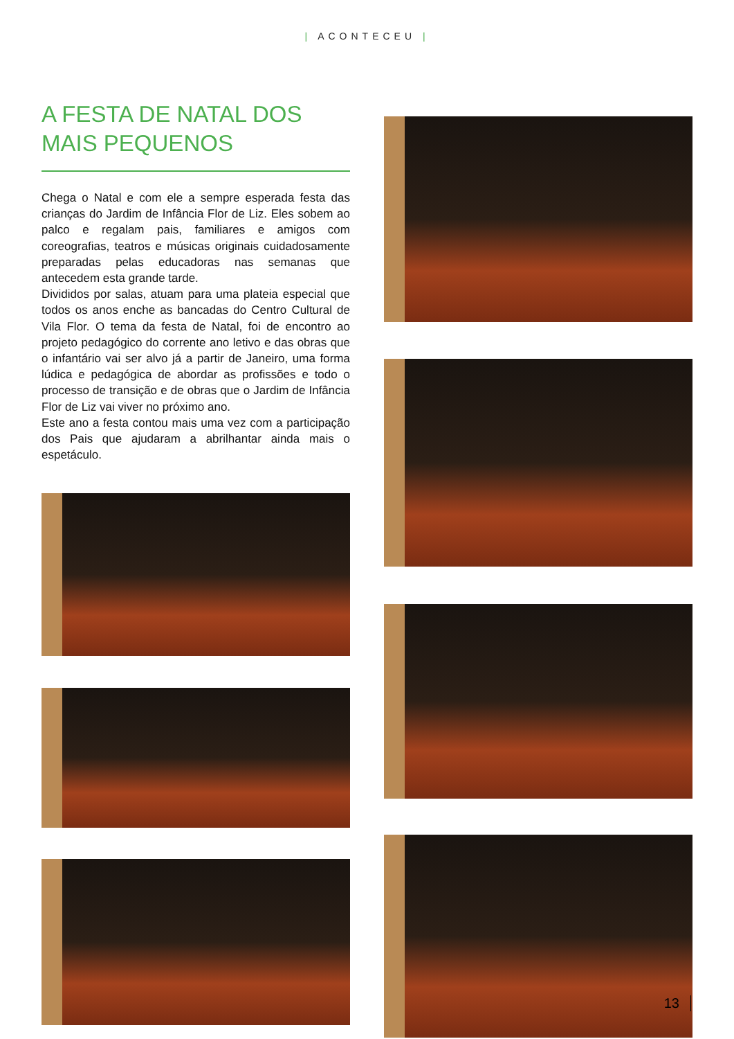| ACONTECEU |
A FESTA DE NATAL DOS MAIS PEQUENOS
Chega o Natal e com ele a sempre esperada festa das crianças do Jardim de Infância Flor de Liz. Eles sobem ao palco e regalam pais, familiares e amigos com coreografias, teatros e músicas originais cuidadosamente preparadas pelas educadoras nas semanas que antecedem esta grande tarde.
Divididos por salas, atuam para uma plateia especial que todos os anos enche as bancadas do Centro Cultural de Vila Flor. O tema da festa de Natal, foi de encontro ao projeto pedagógico do corrente ano letivo e das obras que o infantário vai ser alvo já a partir de Janeiro, uma forma lúdica e pedagógica de abordar as profissões e todo o processo de transição e de obras que o Jardim de Infância Flor de Liz vai viver no próximo ano.
Este ano a festa contou mais uma vez com a participação dos Pais que ajudaram a abrilhantar ainda mais o espetáculo.
13